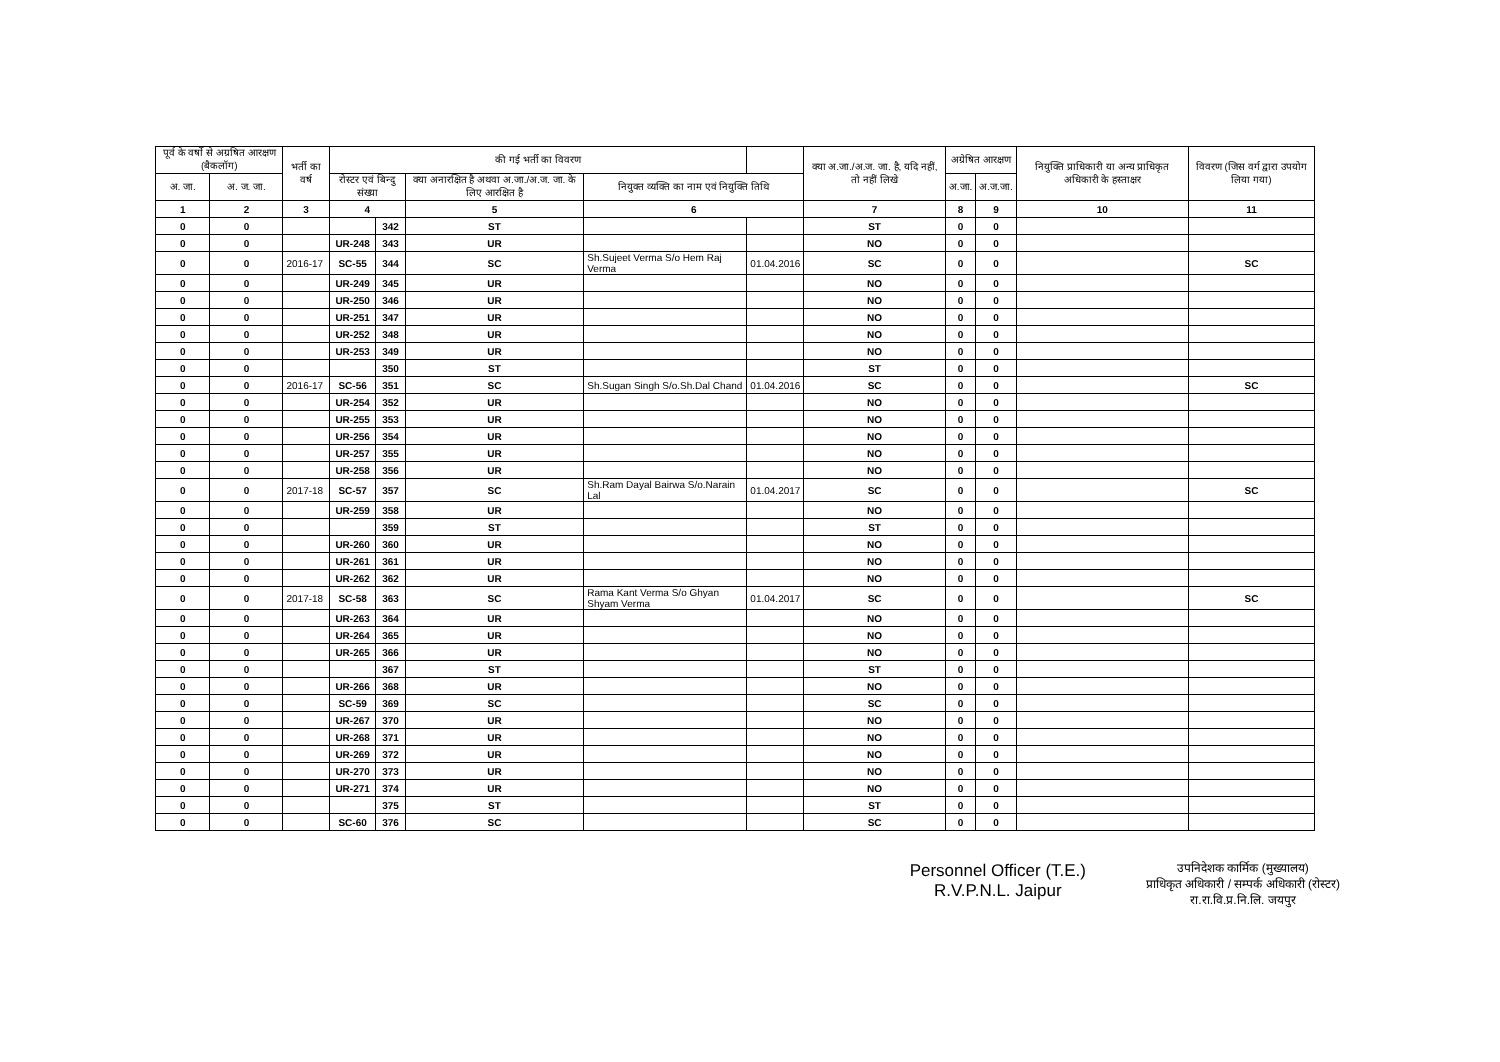| पूर्व के वर्षो से अग्रषित आरक्षण (बैकलॉग) | | भर्ती का वर्ष | की गई भर्ती का विवरण | | | | | क्या अ.जा./अ.ज. जा. है, यदि नहीं, तो नहीं लिखे | अग्रेषित आरक्षण | | नियुक्ति प्राधिकारी या अन्य प्राधिकृत अधिकारी के हस्ताक्षर | विवरण (जिस वर्ग द्वारा उपयोग लिया गया) |
| --- | --- | --- | --- | --- | --- | --- | --- | --- | --- | --- | --- | --- |
| अ. जा. | अ. ज. जा. | | रोस्टर एवं बिन्दु संख्या | | क्या अनारक्षित है अथवा अ.जा./अ.ज. जा. के लिए आरक्षित है | नियुक्त व्यक्ति का नाम एवं नियुक्ति तिथि | | | अ.जा. | अ.ज.जा. | | |
| 1 | 2 | 3 | 4 | | 5 | 6 | | 7 | 8 | 9 | 10 | 11 |
| 0 | 0 | | | 342 | ST | | | ST | 0 | 0 | | |
| 0 | 0 | | UR-248 | 343 | UR | | | NO | 0 | 0 | | |
| 0 | 0 | 2016-17 | SC-55 | 344 | SC | Sh.Sujeet Verma S/o Hem Raj Verma | 01.04.2016 | SC | 0 | 0 | | SC |
| 0 | 0 | | UR-249 | 345 | UR | | | NO | 0 | 0 | | |
| 0 | 0 | | UR-250 | 346 | UR | | | NO | 0 | 0 | | |
| 0 | 0 | | UR-251 | 347 | UR | | | NO | 0 | 0 | | |
| 0 | 0 | | UR-252 | 348 | UR | | | NO | 0 | 0 | | |
| 0 | 0 | | UR-253 | 349 | UR | | | NO | 0 | 0 | | |
| 0 | 0 | | | 350 | ST | | | ST | 0 | 0 | | |
| 0 | 0 | 2016-17 | SC-56 | 351 | SC | Sh.Sugan Singh S/o.Sh.Dal Chand | 01.04.2016 | SC | 0 | 0 | | SC |
| 0 | 0 | | UR-254 | 352 | UR | | | NO | 0 | 0 | | |
| 0 | 0 | | UR-255 | 353 | UR | | | NO | 0 | 0 | | |
| 0 | 0 | | UR-256 | 354 | UR | | | NO | 0 | 0 | | |
| 0 | 0 | | UR-257 | 355 | UR | | | NO | 0 | 0 | | |
| 0 | 0 | | UR-258 | 356 | UR | | | NO | 0 | 0 | | |
| 0 | 0 | 2017-18 | SC-57 | 357 | SC | Sh.Ram Dayal Bairwa S/o.Narain Lal | 01.04.2017 | SC | 0 | 0 | | SC |
| 0 | 0 | | UR-259 | 358 | UR | | | NO | 0 | 0 | | |
| 0 | 0 | | | 359 | ST | | | ST | 0 | 0 | | |
| 0 | 0 | | UR-260 | 360 | UR | | | NO | 0 | 0 | | |
| 0 | 0 | | UR-261 | 361 | UR | | | NO | 0 | 0 | | |
| 0 | 0 | | UR-262 | 362 | UR | | | NO | 0 | 0 | | |
| 0 | 0 | 2017-18 | SC-58 | 363 | SC | Rama Kant Verma S/o Ghyan Shyam Verma | 01.04.2017 | SC | 0 | 0 | | SC |
| 0 | 0 | | UR-263 | 364 | UR | | | NO | 0 | 0 | | |
| 0 | 0 | | UR-264 | 365 | UR | | | NO | 0 | 0 | | |
| 0 | 0 | | UR-265 | 366 | UR | | | NO | 0 | 0 | | |
| 0 | 0 | | | 367 | ST | | | ST | 0 | 0 | | |
| 0 | 0 | | UR-266 | 368 | UR | | | NO | 0 | 0 | | |
| 0 | 0 | | SC-59 | 369 | SC | | | SC | 0 | 0 | | |
| 0 | 0 | | UR-267 | 370 | UR | | | NO | 0 | 0 | | |
| 0 | 0 | | UR-268 | 371 | UR | | | NO | 0 | 0 | | |
| 0 | 0 | | UR-269 | 372 | UR | | | NO | 0 | 0 | | |
| 0 | 0 | | UR-270 | 373 | UR | | | NO | 0 | 0 | | |
| 0 | 0 | | UR-271 | 374 | UR | | | NO | 0 | 0 | | |
| 0 | 0 | | | 375 | ST | | | ST | 0 | 0 | | |
| 0 | 0 | | SC-60 | 376 | SC | | | SC | 0 | 0 | | |
Personnel Officer (T.E.)
R.V.P.N.L. Jaipur
उपनिदेशक कार्मिक (मुख्यालय)
प्राधिकृत अधिकारी / सम्पर्क अधिकारी (रोस्टर)
रा.रा.वि.प्र.नि.लि. जयपुर